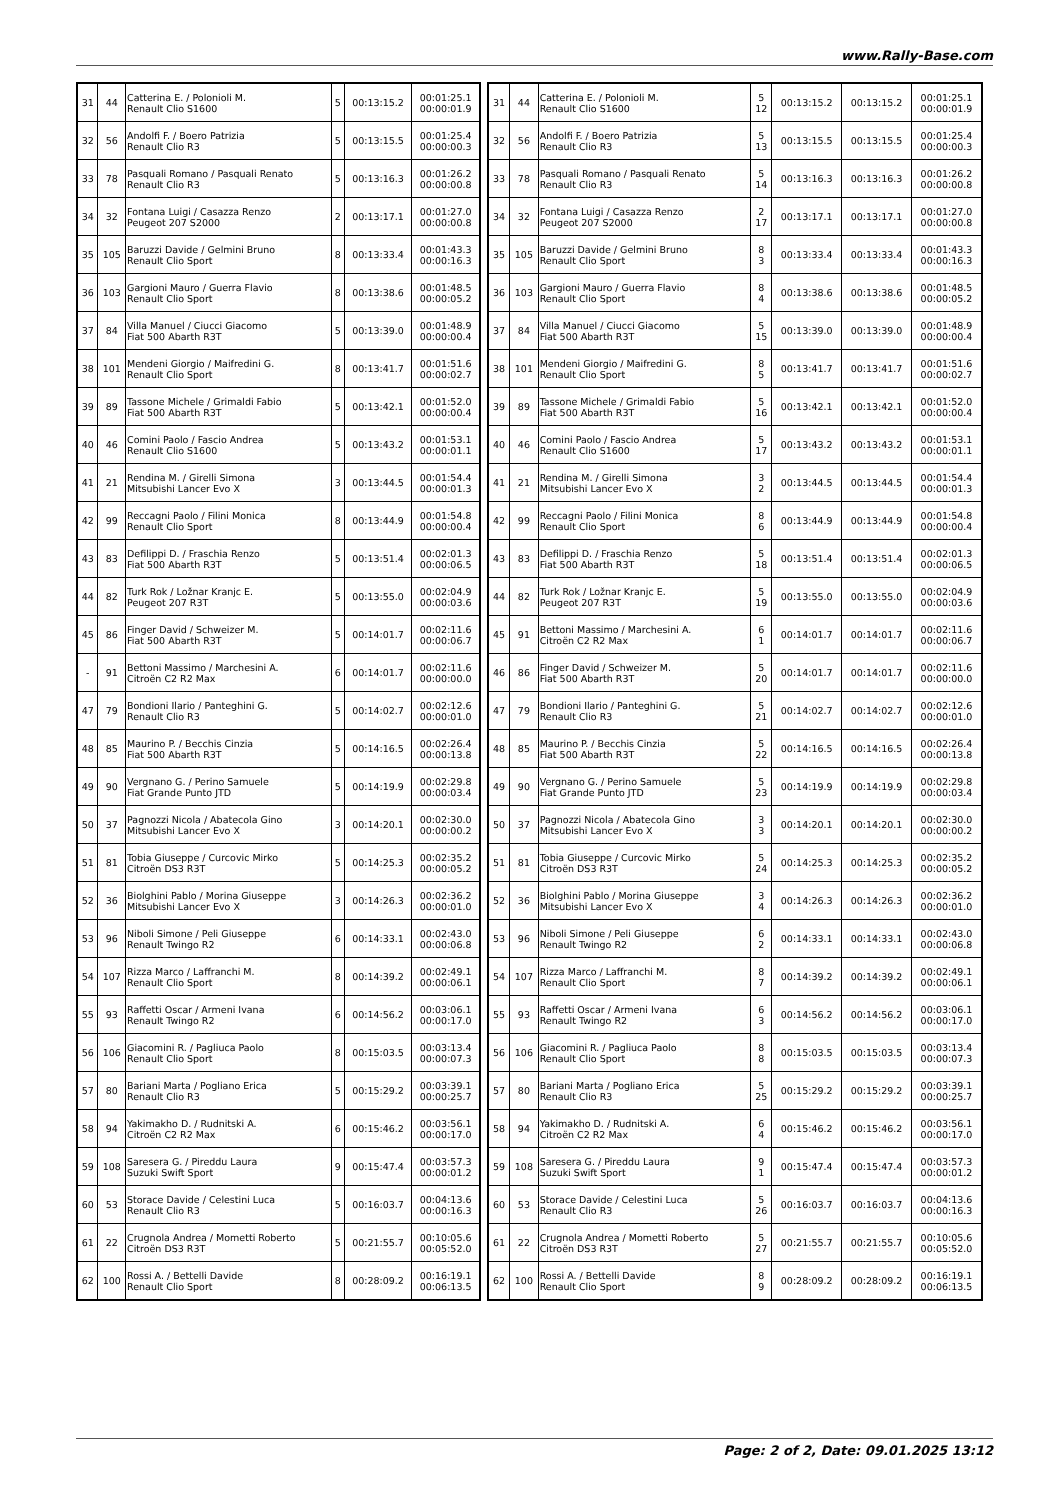www.Rally-Base.com
| 31 | 44 | Catterina E. / Polonioli M. Renault Clio S1600 | 5 | 00:13:15.2 | 00:01:25.1 00:00:01.9 |
| 32 | 56 | Andolfi F. / Boero Patrizia Renault Clio R3 | 5 | 00:13:15.5 | 00:01:25.4 00:00:00.3 |
| 33 | 78 | Pasquali Romano / Pasquali Renato Renault Clio R3 | 5 | 00:13:16.3 | 00:01:26.2 00:00:00.8 |
| 34 | 32 | Fontana Luigi / Casazza Renzo Peugeot 207 S2000 | 2 | 00:13:17.1 | 00:01:27.0 00:00:00.8 |
| 35 | 105 | Baruzzi Davide / Gelmini Bruno Renault Clio Sport | 8 | 00:13:33.4 | 00:01:43.3 00:00:16.3 |
| 36 | 103 | Gargioni Mauro / Guerra Flavio Renault Clio Sport | 8 | 00:13:38.6 | 00:01:48.5 00:00:05.2 |
| 37 | 84 | Villa Manuel / Ciucci Giacomo Fiat 500 Abarth R3T | 5 | 00:13:39.0 | 00:01:48.9 00:00:00.4 |
| 38 | 101 | Mendeni Giorgio / Maifredini G. Renault Clio Sport | 8 | 00:13:41.7 | 00:01:51.6 00:00:02.7 |
| 39 | 89 | Tassone Michele / Grimaldi Fabio Fiat 500 Abarth R3T | 5 | 00:13:42.1 | 00:01:52.0 00:00:00.4 |
| 40 | 46 | Comini Paolo / Fascio Andrea Renault Clio S1600 | 5 | 00:13:43.2 | 00:01:53.1 00:00:01.1 |
| 41 | 21 | Rendina M. / Girelli Simona Mitsubishi Lancer Evo X | 3 | 00:13:44.5 | 00:01:54.4 00:00:01.3 |
| 42 | 99 | Reccagni Paolo / Filini Monica Renault Clio Sport | 8 | 00:13:44.9 | 00:01:54.8 00:00:00.4 |
| 43 | 83 | Defilippi D. / Fraschia Renzo Fiat 500 Abarth R3T | 5 | 00:13:51.4 | 00:02:01.3 00:00:06.5 |
| 44 | 82 | Turk Rok / Ložnar Kranjc E. Peugeot 207 R3T | 5 | 00:13:55.0 | 00:02:04.9 00:00:03.6 |
| 45 | 86 | Finger David / Schweizer M. Fiat 500 Abarth R3T | 5 | 00:14:01.7 | 00:02:11.6 00:00:06.7 |
| - | 91 | Bettoni Massimo / Marchesini A. Citroën C2 R2 Max | 6 | 00:14:01.7 | 00:02:11.6 00:00:00.0 |
| 47 | 79 | Bondioni Ilario / Panteghini G. Renault Clio R3 | 5 | 00:14:02.7 | 00:02:12.6 00:00:01.0 |
| 48 | 85 | Maurino P. / Becchis Cinzia Fiat 500 Abarth R3T | 5 | 00:14:16.5 | 00:02:26.4 00:00:13.8 |
| 49 | 90 | Vergnano G. / Perino Samuele Fiat Grande Punto JTD | 5 | 00:14:19.9 | 00:02:29.8 00:00:03.4 |
| 50 | 37 | Pagnozzi Nicola / Abatecola Gino Mitsubishi Lancer Evo X | 3 | 00:14:20.1 | 00:02:30.0 00:00:00.2 |
| 51 | 81 | Tobia Giuseppe / Curcovic Mirko Citroën DS3 R3T | 5 | 00:14:25.3 | 00:02:35.2 00:00:05.2 |
| 52 | 36 | Biolghini Pablo / Morina Giuseppe Mitsubishi Lancer Evo X | 3 | 00:14:26.3 | 00:02:36.2 00:00:01.0 |
| 53 | 96 | Niboli Simone / Peli Giuseppe Renault Twingo R2 | 6 | 00:14:33.1 | 00:02:43.0 00:00:06.8 |
| 54 | 107 | Rizza Marco / Laffranchi M. Renault Clio Sport | 8 | 00:14:39.2 | 00:02:49.1 00:00:06.1 |
| 55 | 93 | Raffetti Oscar / Armeni Ivana Renault Twingo R2 | 6 | 00:14:56.2 | 00:03:06.1 00:00:17.0 |
| 56 | 106 | Giacomini R. / Pagliuca Paolo Renault Clio Sport | 8 | 00:15:03.5 | 00:03:13.4 00:00:07.3 |
| 57 | 80 | Bariani Marta / Pogliano Erica Renault Clio R3 | 5 | 00:15:29.2 | 00:03:39.1 00:00:25.7 |
| 58 | 94 | Yakimakho D. / Rudnitski A. Citroën C2 R2 Max | 6 | 00:15:46.2 | 00:03:56.1 00:00:17.0 |
| 59 | 108 | Saresera G. / Pireddu Laura Suzuki Swift Sport | 9 | 00:15:47.4 | 00:03:57.3 00:00:01.2 |
| 60 | 53 | Storace Davide / Celestini Luca Renault Clio R3 | 5 | 00:16:03.7 | 00:04:13.6 00:00:16.3 |
| 61 | 22 | Crugnola Andrea / Mometti Roberto Citroën DS3 R3T | 5 | 00:21:55.7 | 00:10:05.6 00:05:52.0 |
| 62 | 100 | Rossi A. / Bettelli Davide Renault Clio Sport | 8 | 00:28:09.2 | 00:16:19.1 00:06:13.5 |
| 31 | 44 | Catterina E. / Polonioli M. Renault Clio S1600 | 5 12 | 00:13:15.2 | 00:13:15.2 | 00:01:25.1 00:00:01.9 |
| 32 | 56 | Andolfi F. / Boero Patrizia Renault Clio R3 | 5 13 | 00:13:15.5 | 00:13:15.5 | 00:01:25.4 00:00:00.3 |
| 33 | 78 | Pasquali Romano / Pasquali Renato Renault Clio R3 | 5 14 | 00:13:16.3 | 00:13:16.3 | 00:01:26.2 00:00:00.8 |
| 34 | 32 | Fontana Luigi / Casazza Renzo Peugeot 207 S2000 | 2 17 | 00:13:17.1 | 00:13:17.1 | 00:01:27.0 00:00:00.8 |
| 35 | 105 | Baruzzi Davide / Gelmini Bruno Renault Clio Sport | 8 3 | 00:13:33.4 | 00:13:33.4 | 00:01:43.3 00:00:16.3 |
| 36 | 103 | Gargioni Mauro / Guerra Flavio Renault Clio Sport | 8 4 | 00:13:38.6 | 00:13:38.6 | 00:01:48.5 00:00:05.2 |
| 37 | 84 | Villa Manuel / Ciucci Giacomo Fiat 500 Abarth R3T | 5 15 | 00:13:39.0 | 00:13:39.0 | 00:01:48.9 00:00:00.4 |
| 38 | 101 | Mendeni Giorgio / Maifredini G. Renault Clio Sport | 8 5 | 00:13:41.7 | 00:13:41.7 | 00:01:51.6 00:00:02.7 |
| 39 | 89 | Tassone Michele / Grimaldi Fabio Fiat 500 Abarth R3T | 5 16 | 00:13:42.1 | 00:13:42.1 | 00:01:52.0 00:00:00.4 |
| 40 | 46 | Comini Paolo / Fascio Andrea Renault Clio S1600 | 5 17 | 00:13:43.2 | 00:13:43.2 | 00:01:53.1 00:00:01.1 |
| 41 | 21 | Rendina M. / Girelli Simona Mitsubishi Lancer Evo X | 3 2 | 00:13:44.5 | 00:13:44.5 | 00:01:54.4 00:00:01.3 |
| 42 | 99 | Reccagni Paolo / Filini Monica Renault Clio Sport | 8 6 | 00:13:44.9 | 00:13:44.9 | 00:01:54.8 00:00:00.4 |
| 43 | 83 | Defilippi D. / Fraschia Renzo Fiat 500 Abarth R3T | 5 18 | 00:13:51.4 | 00:13:51.4 | 00:02:01.3 00:00:06.5 |
| 44 | 82 | Turk Rok / Ložnar Kranjc E. Peugeot 207 R3T | 5 19 | 00:13:55.0 | 00:13:55.0 | 00:02:04.9 00:00:03.6 |
| 45 | 91 | Bettoni Massimo / Marchesini A. Citroën C2 R2 Max | 6 1 | 00:14:01.7 | 00:14:01.7 | 00:02:11.6 00:00:06.7 |
| 46 | 86 | Finger David / Schweizer M. Fiat 500 Abarth R3T | 5 20 | 00:14:01.7 | 00:14:01.7 | 00:02:11.6 00:00:00.0 |
| 47 | 79 | Bondioni Ilario / Panteghini G. Renault Clio R3 | 5 21 | 00:14:02.7 | 00:14:02.7 | 00:02:12.6 00:00:01.0 |
| 48 | 85 | Maurino P. / Becchis Cinzia Fiat 500 Abarth R3T | 5 22 | 00:14:16.5 | 00:14:16.5 | 00:02:26.4 00:00:13.8 |
| 49 | 90 | Vergnano G. / Perino Samuele Fiat Grande Punto JTD | 5 23 | 00:14:19.9 | 00:14:19.9 | 00:02:29.8 00:00:03.4 |
| 50 | 37 | Pagnozzi Nicola / Abatecola Gino Mitsubishi Lancer Evo X | 3 3 | 00:14:20.1 | 00:14:20.1 | 00:02:30.0 00:00:00.2 |
| 51 | 81 | Tobia Giuseppe / Curcovic Mirko Citroën DS3 R3T | 5 24 | 00:14:25.3 | 00:14:25.3 | 00:02:35.2 00:00:05.2 |
| 52 | 36 | Biolghini Pablo / Morina Giuseppe Mitsubishi Lancer Evo X | 3 4 | 00:14:26.3 | 00:14:26.3 | 00:02:36.2 00:00:01.0 |
| 53 | 96 | Niboli Simone / Peli Giuseppe Renault Twingo R2 | 6 2 | 00:14:33.1 | 00:14:33.1 | 00:02:43.0 00:00:06.8 |
| 54 | 107 | Rizza Marco / Laffranchi M. Renault Clio Sport | 8 7 | 00:14:39.2 | 00:14:39.2 | 00:02:49.1 00:00:06.1 |
| 55 | 93 | Raffetti Oscar / Armeni Ivana Renault Twingo R2 | 6 3 | 00:14:56.2 | 00:14:56.2 | 00:03:06.1 00:00:17.0 |
| 56 | 106 | Giacomini R. / Pagliuca Paolo Renault Clio Sport | 8 8 | 00:15:03.5 | 00:15:03.5 | 00:03:13.4 00:00:07.3 |
| 57 | 80 | Bariani Marta / Pogliano Erica Renault Clio R3 | 5 25 | 00:15:29.2 | 00:15:29.2 | 00:03:39.1 00:00:25.7 |
| 58 | 94 | Yakimakho D. / Rudnitski A. Citroën C2 R2 Max | 6 4 | 00:15:46.2 | 00:15:46.2 | 00:03:56.1 00:00:17.0 |
| 59 | 108 | Saresera G. / Pireddu Laura Suzuki Swift Sport | 9 1 | 00:15:47.4 | 00:15:47.4 | 00:03:57.3 00:00:01.2 |
| 60 | 53 | Storace Davide / Celestini Luca Renault Clio R3 | 5 26 | 00:16:03.7 | 00:16:03.7 | 00:04:13.6 00:00:16.3 |
| 61 | 22 | Crugnola Andrea / Mometti Roberto Citroën DS3 R3T | 5 27 | 00:21:55.7 | 00:21:55.7 | 00:10:05.6 00:05:52.0 |
| 62 | 100 | Rossi A. / Bettelli Davide Renault Clio Sport | 8 9 | 00:28:09.2 | 00:28:09.2 | 00:16:19.1 00:06:13.5 |
Page: 2 of 2, Date: 09.01.2025 13:12